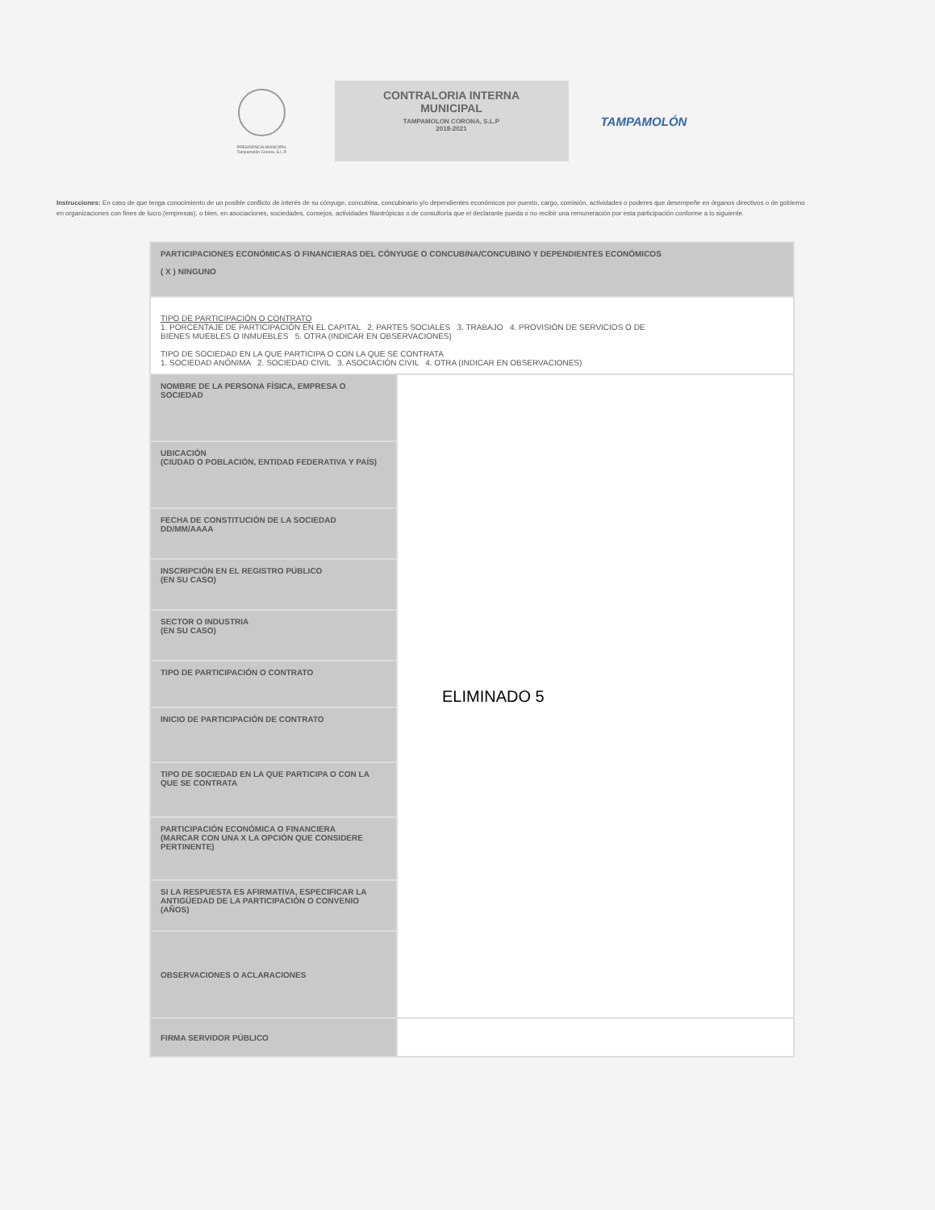PRESIDENCIA MUNICIPAL
Tampamolón Corona, S.L.P.
CONTRALORIA INTERNA
MUNICIPAL
TAMPAMOLON CORONA, S.L.P
2018-2021
TAMPAMOLÓN
Instrucciones: En caso de que tenga conocimiento de un posible conflicto de interés de su cónyuge, concubina, concubinario y/o dependientes económicos por puesto, cargo, comisión, actividades o poderes que desempeñe en órganos directivos o de gobierno en organizaciones con fines de lucro (empresas), o bien, en asociaciones, sociedades, consejos, actividades filantrópicas o de consultoría que el declarante pueda o no recibir una remuneración por esta participación conforme a lo siguiente.
| PARTICIPACIONES ECONÓMICAS O FINANCIERAS DEL CÓNYUGE O CONCUBINA/CONCUBINO Y DEPENDIENTES ECONÓMICOS ( X ) NINGUNO | |
| TIPO DE PARTICIPACIÓN O CONTRATO 1. PORCENTAJE DE PARTICIPACIÓN EN EL CAPITAL 2. PARTES SOCIALES 3. TRABAJO 4. PROVISIÓN DE SERVICIOS O DE BIENES MUEBLES O INMUEBLES 5. OTRA (INDICAR EN OBSERVACIONES) TIPO DE SOCIEDAD EN LA QUE PARTICIPA O CON LA QUE SE CONTRATA 1. SOCIEDAD ANÓNIMA 2. SOCIEDAD CIVIL 3. ASOCIACIÓN CIVIL 4. OTRA (INDICAR EN OBSERVACIONES) | |
| NOMBRE DE LA PERSONA FÍSICA, EMPRESA O SOCIEDAD | ELIMINADO 5 |
| UBICACIÓN (CIUDAD O POBLACIÓN, ENTIDAD FEDERATIVA Y PAÍS) | |
| FECHA DE CONSTITUCIÓN DE LA SOCIEDAD DD/MM/AAAA | |
| INSCRIPCIÓN EN EL REGISTRO PÚBLICO (EN SU CASO) | |
| SECTOR O INDUSTRIA (EN SU CASO) | |
| TIPO DE PARTICIPACIÓN O CONTRATO | |
| INICIO DE PARTICIPACIÓN DE CONTRATO | |
| TIPO DE SOCIEDAD EN LA QUE PARTICIPA O CON LA QUE SE CONTRATA | |
| PARTICIPACIÓN ECONÓMICA O FINANCIERA (MARCAR CON UNA X LA OPCIÓN QUE CONSIDERE PERTINENTE) | |
| SI LA RESPUESTA ES AFIRMATIVA, ESPECIFICAR LA ANTIGÜEDAD DE LA PARTICIPACIÓN O CONVENIO (AÑOS) | |
| OBSERVACIONES O ACLARACIONES | |
| FIRMA SERVIDOR PÚBLICO | |